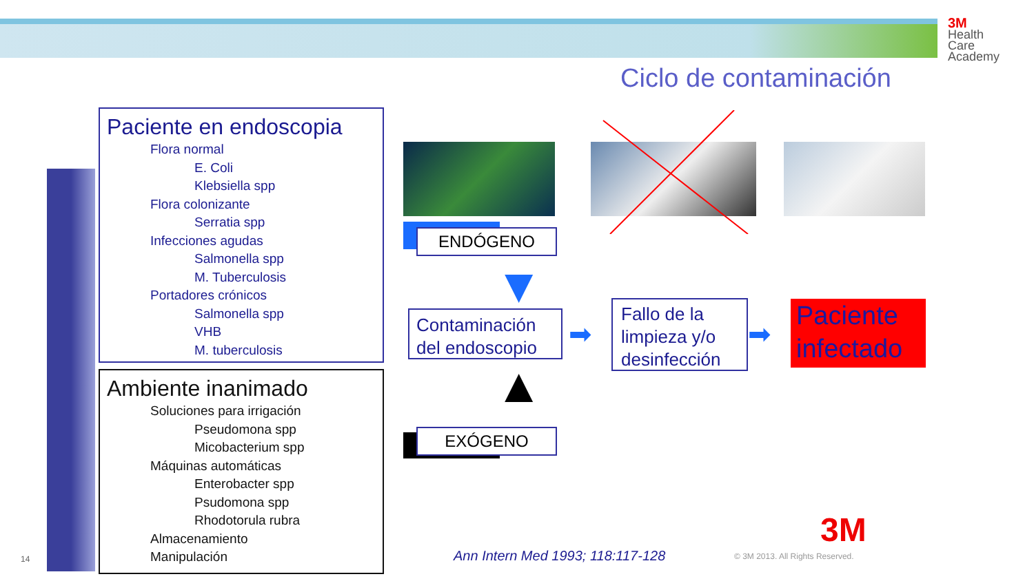3M
Health
Care
Academy
Ciclo de contaminación
Paciente en endoscopia
Flora normal
E. Coli
Klebsiella spp
Flora colonizante
Serratia spp
Infecciones agudas
Salmonella spp
M. Tuberculosis
Portadores crónicos
Salmonella spp
VHB
M. tuberculosis
Ambiente inanimado
Soluciones para irrigación
Pseudomona spp
Micobacterium spp
Máquinas automáticas
Enterobacter spp
Psudomona spp
Rhodotorula rubra
Almacenamiento
Manipulación
ENDÓGENO
▼
Contaminación del endoscopio
▲
EXÓGENO
➡
Fallo de la limpieza y/o desinfección
➡
Paciente infectado
14
Ann Intern Med 1993; 118:117-128
© 3M 2013. All Rights Reserved.
3M